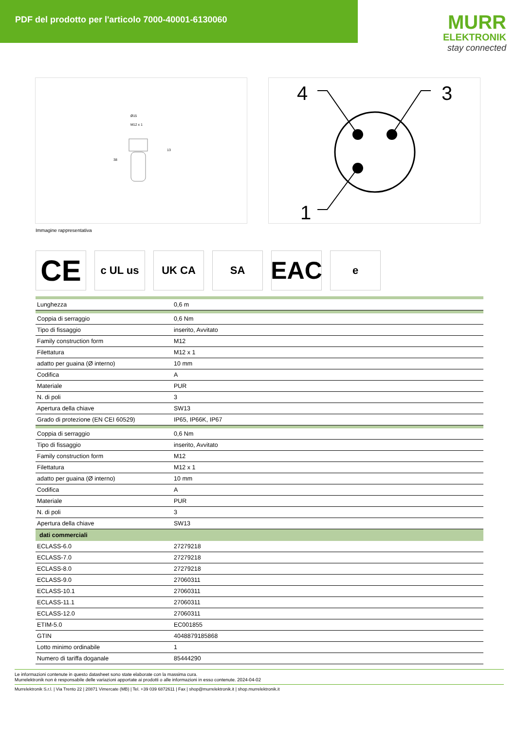PDF del prodotto per l'articolo 7000-40001-6130060
MURR
ELEKTRONIK
stay connected
Ø15
M12 x 1
13
38
4
3
1
Immagine rappresentativa
CE
c UL us UK CA SA
EAC
e
| Lunghezza | 0,6 m |
| Coppia di serraggio | 0,6 Nm |
| Tipo di fissaggio | inserito, Avvitato |
| Family construction form | M12 |
| Filettatura | M12 x 1 |
| adatto per guaina (Ø interno) | 10 mm |
| Codifica | A |
| Materiale | PUR |
| N. di poli | 3 |
| Apertura della chiave | SW13 |
| Grado di protezione (EN CEI 60529) | IP65, IP66K, IP67 |
| Coppia di serraggio | 0,6 Nm |
| Tipo di fissaggio | inserito, Avvitato |
| Family construction form | M12 |
| Filettatura | M12 x 1 |
| adatto per guaina (Ø interno) | 10 mm |
| Codifica | A |
| Materiale | PUR |
| N. di poli | 3 |
| Apertura della chiave | SW13 |
| dati commerciali | |
| ECLASS-6.0 | 27279218 |
| ECLASS-7.0 | 27279218 |
| ECLASS-8.0 | 27279218 |
| ECLASS-9.0 | 27060311 |
| ECLASS-10.1 | 27060311 |
| ECLASS-11.1 | 27060311 |
| ECLASS-12.0 | 27060311 |
| ETIM-5.0 | EC001855 |
| GTIN | 4048879185868 |
| Lotto minimo ordinabile | 1 |
| Numero di tariffa doganale | 85444290 |
Le informazioni contenute in questo datasheet sono state elaborate con la massima cura.
Murrelektronik non è responsabile delle variazioni apportate ai prodotti o alle informazioni in esso contenute. 2024-04-02
Murrelektronik S.r.l. | Via Trento 22 | 20871 Vimercate (MB) | Tel. +39 039 6872611 | Fax | shop@murrelektronik.it | shop.murrelektronik.it